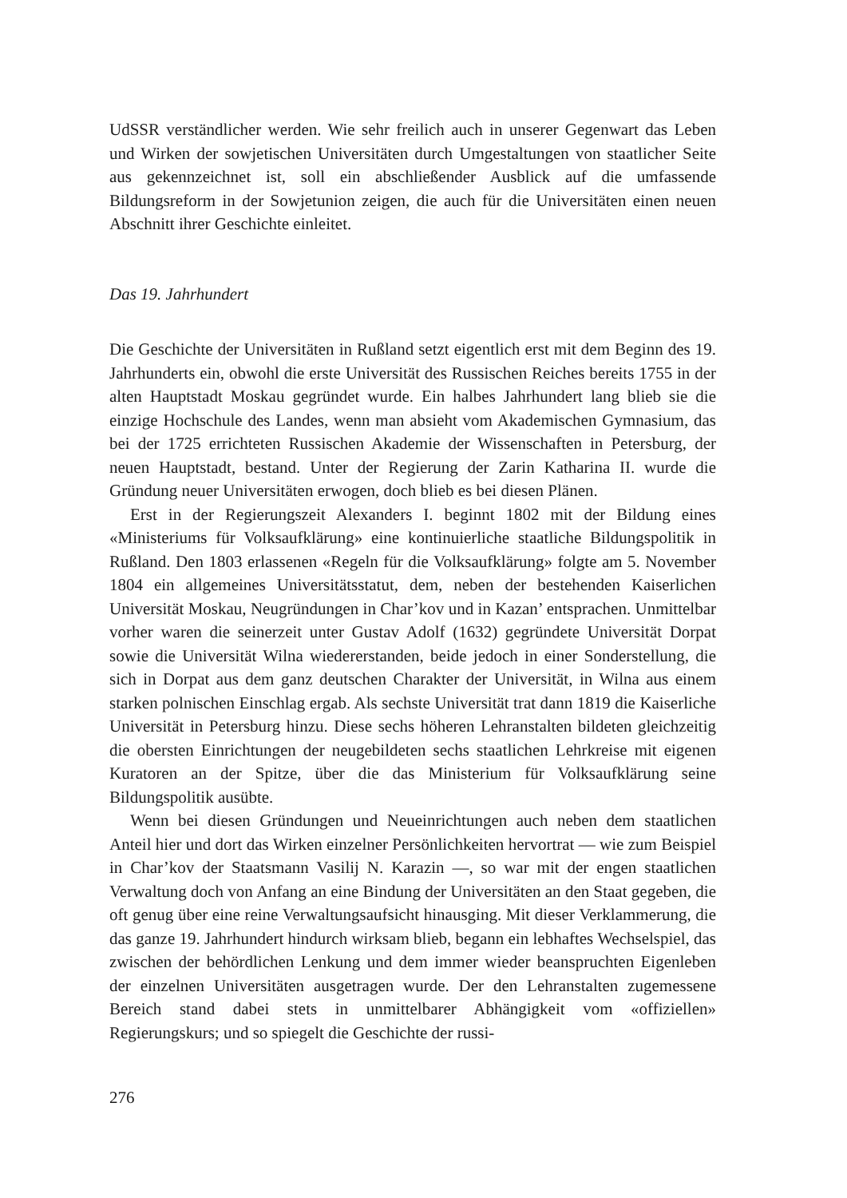UdSSR verständlicher werden. Wie sehr freilich auch in unserer Gegenwart das Leben und Wirken der sowjetischen Universitäten durch Umgestaltungen von staatlicher Seite aus gekennzeichnet ist, soll ein abschließender Ausblick auf die umfassende Bildungsreform in der Sowjetunion zeigen, die auch für die Universitäten einen neuen Abschnitt ihrer Geschichte einleitet.
Das 19. Jahrhundert
Die Geschichte der Universitäten in Rußland setzt eigentlich erst mit dem Beginn des 19. Jahrhunderts ein, obwohl die erste Universität des Russischen Reiches bereits 1755 in der alten Hauptstadt Moskau gegründet wurde. Ein halbes Jahrhundert lang blieb sie die einzige Hochschule des Landes, wenn man absieht vom Akademischen Gymnasium, das bei der 1725 errichteten Russischen Akademie der Wissenschaften in Petersburg, der neuen Hauptstadt, bestand. Unter der Regierung der Zarin Katharina II. wurde die Gründung neuer Universitäten erwogen, doch blieb es bei diesen Plänen.
Erst in der Regierungszeit Alexanders I. beginnt 1802 mit der Bildung eines «Ministeriums für Volksaufklärung» eine kontinuierliche staatliche Bildungspolitik in Rußland. Den 1803 erlassenen «Regeln für die Volksaufklärung» folgte am 5. November 1804 ein allgemeines Universitätsstatut, dem, neben der bestehenden Kaiserlichen Universität Moskau, Neugründungen in Char’kov und in Kazan’ entsprachen. Unmittelbar vorher waren die seinerzeit unter Gustav Adolf (1632) gegründete Universität Dorpat sowie die Universität Wilna wiedererstanden, beide jedoch in einer Sonderstellung, die sich in Dorpat aus dem ganz deutschen Charakter der Universität, in Wilna aus einem starken polnischen Einschlag ergab. Als sechste Universität trat dann 1819 die Kaiserliche Universität in Petersburg hinzu. Diese sechs höheren Lehranstalten bildeten gleichzeitig die obersten Einrichtungen der neugebildeten sechs staatlichen Lehrkreise mit eigenen Kuratoren an der Spitze, über die das Ministerium für Volksaufklärung seine Bildungspolitik ausübte.
Wenn bei diesen Gründungen und Neueinrichtungen auch neben dem staatlichen Anteil hier und dort das Wirken einzelner Persönlichkeiten hervortrat — wie zum Beispiel in Char’kov der Staatsmann Vasilij N. Karazin —, so war mit der engen staatlichen Verwaltung doch von Anfang an eine Bindung der Universitäten an den Staat gegeben, die oft genug über eine reine Verwaltungsaufsicht hinausging. Mit dieser Verklammerung, die das ganze 19. Jahrhundert hindurch wirksam blieb, begann ein lebhaftes Wechselspiel, das zwischen der behördlichen Lenkung und dem immer wieder beanspruchten Eigenleben der einzelnen Universitäten ausgetragen wurde. Der den Lehranstalten zugemessene Bereich stand dabei stets in unmittelbarer Abhängigkeit vom «offiziellen» Regierungskurs; und so spiegelt die Geschichte der russi-
276